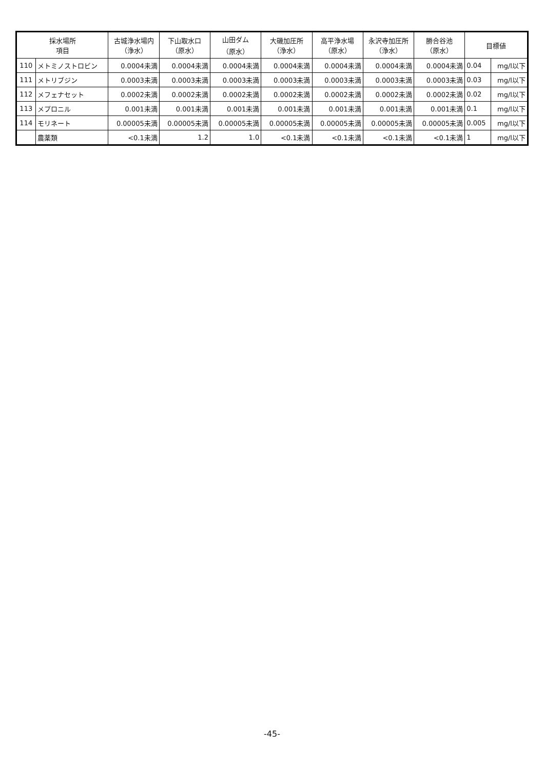| 採水場所 項目 | | 古城浄水場内 （浄水） | 下山取水口 （原水） | 山田ダム （原水） | 大磯加圧所 （浄水） | 高平浄水場 （原水） | 永沢寺加圧所 （浄水） | 勝合谷池 （原水） | 目標値 | |
| --- | --- | --- | --- | --- | --- | --- | --- | --- | --- | --- |
| 110 | メトミノストロビン | 0.0004未満 | 0.0004未満 | 0.0004未満 | 0.0004未満 | 0.0004未満 | 0.0004未満 | 0.0004未満 | 0.04 | mg/l以下 |
| 111 | メトリブジン | 0.0003未満 | 0.0003未満 | 0.0003未満 | 0.0003未満 | 0.0003未満 | 0.0003未満 | 0.0003未満 | 0.03 | mg/l以下 |
| 112 | メフェナセット | 0.0002未満 | 0.0002未満 | 0.0002未満 | 0.0002未満 | 0.0002未満 | 0.0002未満 | 0.0002未満 | 0.02 | mg/l以下 |
| 113 | メプロニル | 0.001未満 | 0.001未満 | 0.001未満 | 0.001未満 | 0.001未満 | 0.001未満 | 0.001未満 | 0.1 | mg/l以下 |
| 114 | モリネート | 0.00005未満 | 0.00005未満 | 0.00005未満 | 0.00005未満 | 0.00005未満 | 0.00005未満 | 0.00005未満 | 0.005 | mg/l以下 |
| | 農薬類 | <0.1未満 | 1.2 | 1.0 | <0.1未満 | <0.1未満 | <0.1未満 | <0.1未満 | 1 | mg/l以下 |
-45-